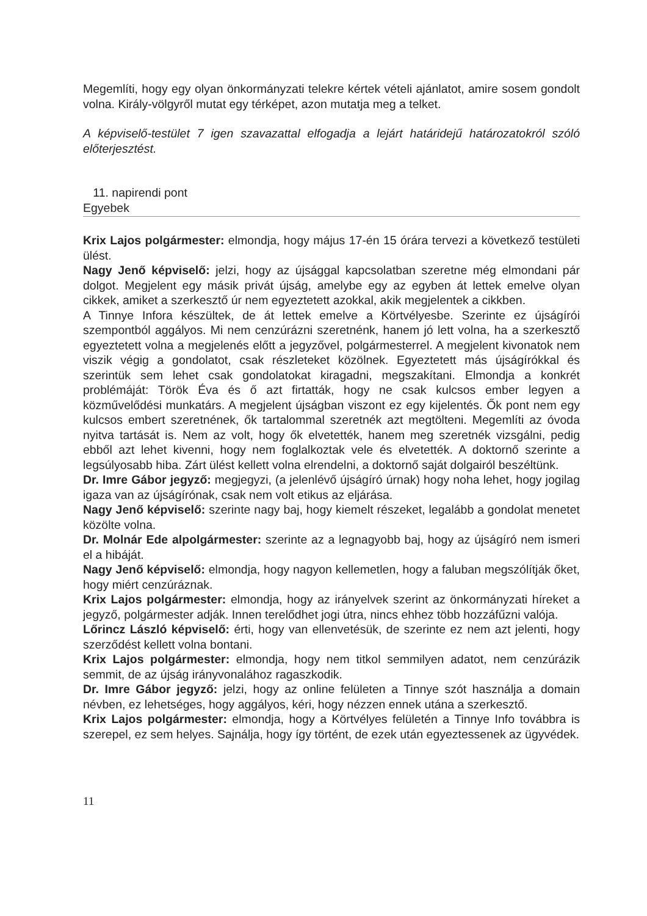Megemlíti, hogy egy olyan önkormányzati telekre kértek vételi ajánlatot, amire sosem gondolt volna. Király-völgyről mutat egy térképet, azon mutatja meg a telket.
A képviselő-testület 7 igen szavazattal elfogadja a lejárt határidejű határozatokról szóló előterjesztést.
11. napirendi pont
Egyebek
Krix Lajos polgármester: elmondja, hogy május 17-én 15 órára tervezi a következő testületi ülést.
Nagy Jenő képviselő: jelzi, hogy az újsággal kapcsolatban szeretne még elmondani pár dolgot. Megjelent egy másik privát újság, amelybe egy az egyben át lettek emelve olyan cikkek, amiket a szerkesztő úr nem egyeztetett azokkal, akik megjelentek a cikkben.
A Tinnye Infora készültek, de át lettek emelve a Körtvélyesbe. Szerinte ez újságírói szempontból aggályos. Mi nem cenzúrázni szeretnénk, hanem jó lett volna, ha a szerkesztő egyeztetett volna a megjelenés előtt a jegyzővel, polgármesterrel. A megjelent kivonatok nem viszik végig a gondolatot, csak részleteket közölnek. Egyeztetett más újságírókkal és szerintük sem lehet csak gondolatokat kiragadni, megszakítani. Elmondja a konkrét problémáját: Török Éva és ő azt firtatták, hogy ne csak kulcsos ember legyen a közművelődési munkatárs. A megjelent újságban viszont ez egy kijelentés. Ők pont nem egy kulcsos embert szeretnének, ők tartalommal szeretnék azt megtölteni. Megemlíti az óvoda nyitva tartását is. Nem az volt, hogy ők elvetették, hanem meg szeretnék vizsgálni, pedig ebből azt lehet kivenni, hogy nem foglalkoztak vele és elvetették. A doktornő szerinte a legsúlyosabb hiba. Zárt ülést kellett volna elrendelni, a doktornő saját dolgairól beszéltünk.
Dr. Imre Gábor jegyző: megjegyzi, (a jelenlévő újságíró úrnak) hogy noha lehet, hogy jogilag igaza van az újságírónak, csak nem volt etikus az eljárása.
Nagy Jenő képviselő: szerinte nagy baj, hogy kiemelt részeket, legalább a gondolat menetet közölte volna.
Dr. Molnár Ede alpolgármester: szerinte az a legnagyobb baj, hogy az újságíró nem ismeri el a hibáját.
Nagy Jenő képviselő: elmondja, hogy nagyon kellemetlen, hogy a faluban megszólítják őket, hogy miért cenzúráznak.
Krix Lajos polgármester: elmondja, hogy az irányelvek szerint az önkormányzati híreket a jegyző, polgármester adják. Innen terelődhet jogi útra, nincs ehhez több hozzáfűzni valója.
Lőrincz László képviselő: érti, hogy van ellenvetésük, de szerinte ez nem azt jelenti, hogy szerződést kellett volna bontani.
Krix Lajos polgármester: elmondja, hogy nem titkol semmilyen adatot, nem cenzúrázik semmit, de az újság irányvonalához ragaszkodik.
Dr. Imre Gábor jegyző: jelzi, hogy az online felületen a Tinnye szót használja a domain névben, ez lehetséges, hogy aggályos, kéri, hogy nézzen ennek utána a szerkesztő.
Krix Lajos polgármester: elmondja, hogy a Körtvélyes felületén a Tinnye Info továbbra is szerepel, ez sem helyes. Sajnálja, hogy így történt, de ezek után egyeztessenek az ügyvédek.
11